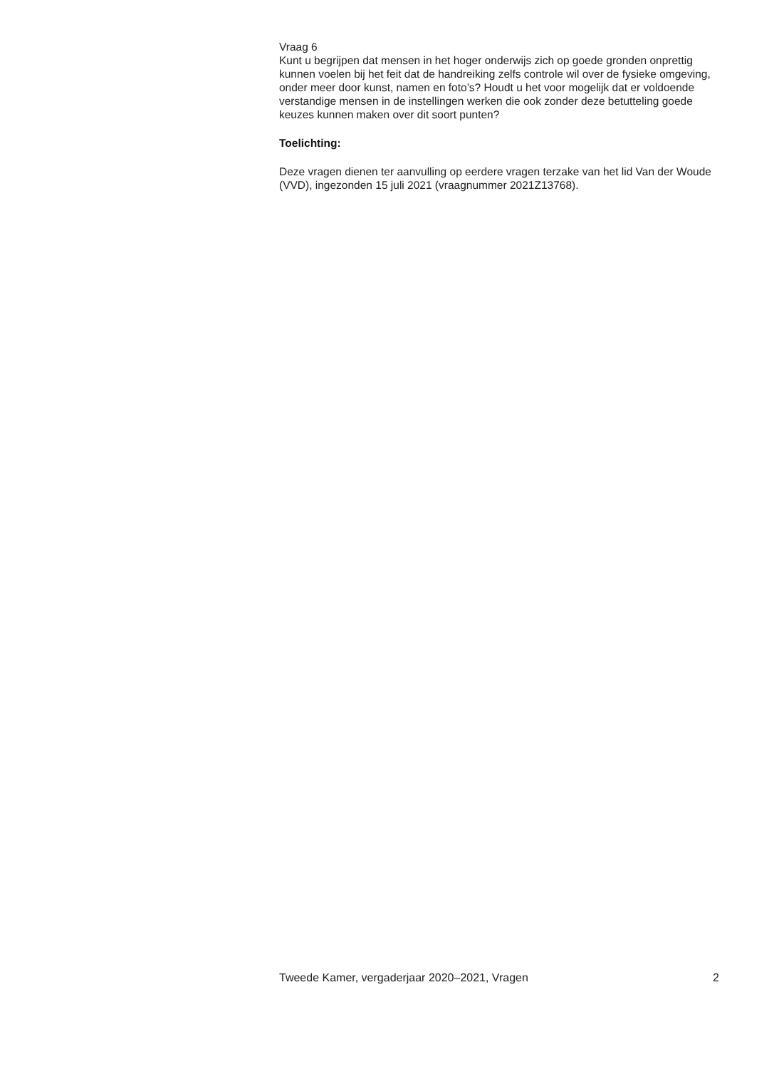Vraag 6
Kunt u begrijpen dat mensen in het hoger onderwijs zich op goede gronden onprettig kunnen voelen bij het feit dat de handreiking zelfs controle wil over de fysieke omgeving, onder meer door kunst, namen en foto’s? Houdt u het voor mogelijk dat er voldoende verstandige mensen in de instellingen werken die ook zonder deze betutteling goede keuzes kunnen maken over dit soort punten?
Toelichting:
Deze vragen dienen ter aanvulling op eerdere vragen terzake van het lid Van der Woude (VVD), ingezonden 15 juli 2021 (vraagnummer 2021Z13768).
Tweede Kamer, vergaderjaar 2020–2021, Vragen 2